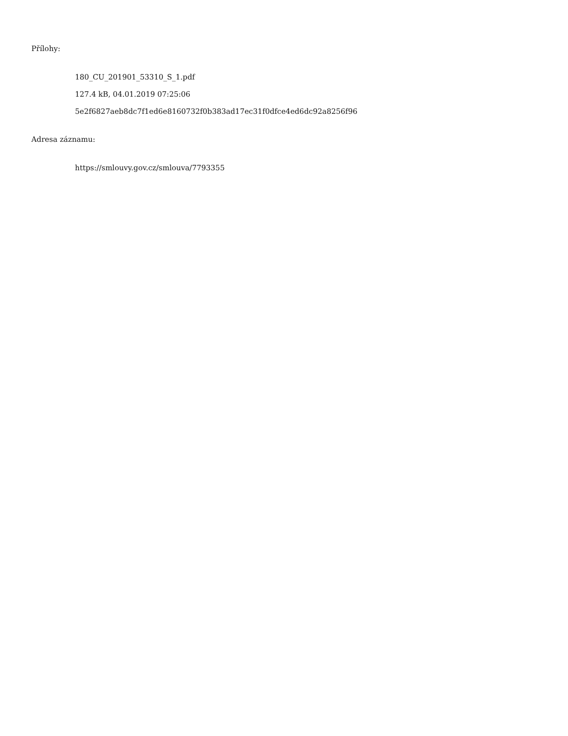Přílohy:
180_CU_201901_53310_S_1.pdf
127.4 kB, 04.01.2019 07:25:06
5e2f6827aeb8dc7f1ed6e8160732f0b383ad17ec31f0dfce4ed6dc92a8256f96
Adresa záznamu:
https://smlouvy.gov.cz/smlouva/7793355